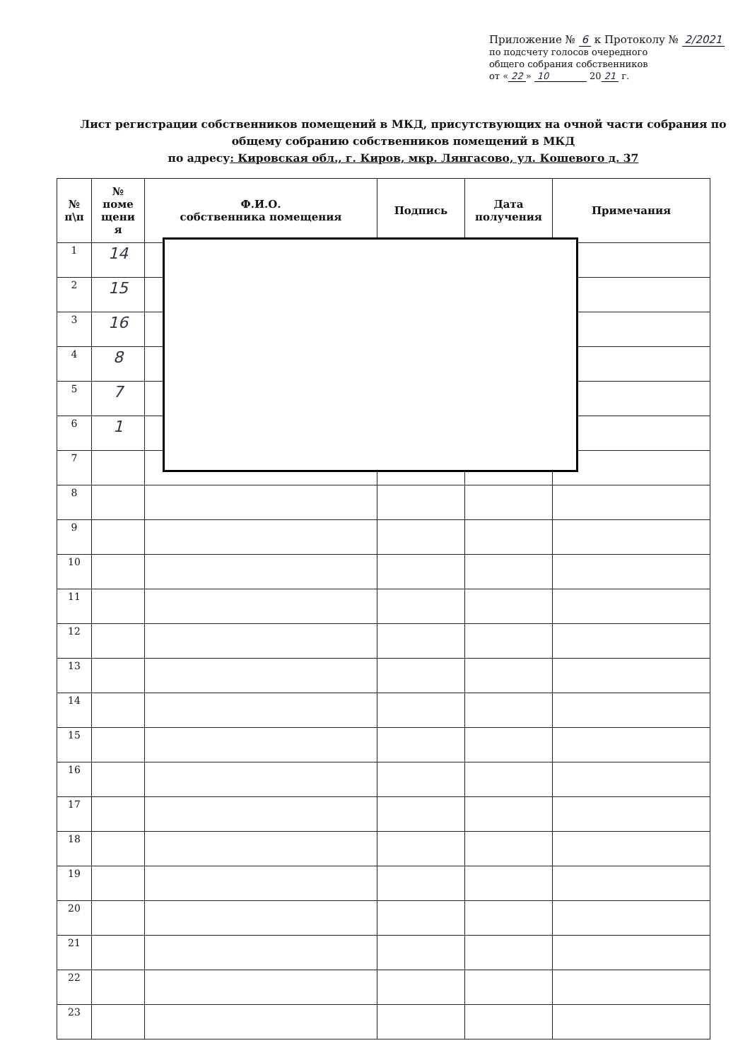Приложение № 6 к Протоколу № 2/2021
по подсчету голосов очередного
общего собрания собственников
от « 22 » 10 20 21 г.
Лист регистрации собственников помещений в МКД, присутствующих на очной части собрания по общему собранию собственников помещений в МКД
по адресу: Кировская обл., г. Киров, мкр. Лянгасово, ул. Кошевого д. 37
| № п\п | № поме щени я | Ф.И.О. собственника помещения | Подпись | Дата получения | Примечания |
| --- | --- | --- | --- | --- | --- |
| 1 | 14 | | | | |
| 2 | 15 | | | | |
| 3 | 16 | | | | |
| 4 | 8 | | | | |
| 5 | 7 | | | | |
| 6 | 1 | | | | |
| 7 | | | | | |
| 8 | | | | | |
| 9 | | | | | |
| 10 | | | | | |
| 11 | | | | | |
| 12 | | | | | |
| 13 | | | | | |
| 14 | | | | | |
| 15 | | | | | |
| 16 | | | | | |
| 17 | | | | | |
| 18 | | | | | |
| 19 | | | | | |
| 20 | | | | | |
| 21 | | | | | |
| 22 | | | | | |
| 23 | | | | | |